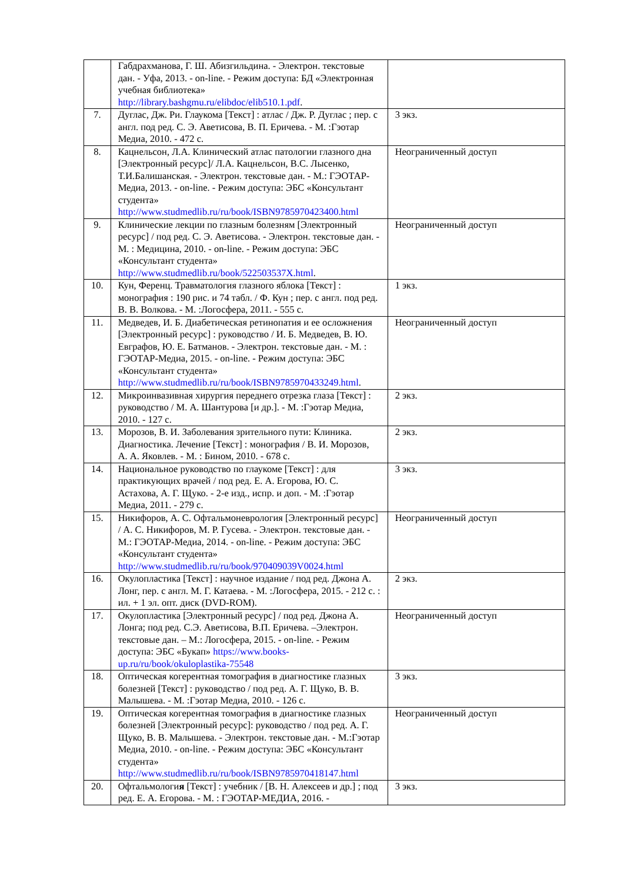| | Габдрахманова, Г. Ш. Абизгильдина. - Электрон. текстовые дан. - Уфа, 2013. - on-line. - Режим доступа: БД «Электронная учебная библиотека» http://library.bashgmu.ru/elibdoc/elib510.1.pdf . | |
| 7. | Дуглас, Дж. Ри. Глаукома [Текст] : атлас / Дж. Р. Дуглас ; пер. с англ. под ред. С. Э. Аветисова, В. П. Еричева. - М. :Гэотар Медиа, 2010. - 472 с. | 3 экз. |
| 8. | Кацнельсон, Л.А. Клинический атлас патологии глазного дна [Электронный ресурс]/ Л.А. Кацнельсон, В.С. Лысенко, Т.И.Балишанская. - Электрон. текстовые дан. - М.: ГЭОТАР-Медиа, 2013. - on-line. - Режим доступа: ЭБС «Консультант студента» http://www.studmedlib.ru/ru/book/ISBN9785970423400.html | Неограниченный доступ |
| 9. | Клинические лекции по глазным болезням [Электронный ресурс] / под ред. С. Э. Аветисова. - Электрон. текстовые дан. - М. : Медицина, 2010. - on-line. - Режим доступа: ЭБС «Консультант студента» http://www.studmedlib.ru/book/522503537X.html . | Неограниченный доступ |
| 10. | Кун, Ференц. Травматология глазного яблока [Текст] : монография : 190 рис. и 74 табл. / Ф. Кун ; пер. с англ. под ред. В. В. Волкова. - М. :Логосфера, 2011. - 555 с. | 1 экз. |
| 11. | Медведев, И. Б. Диабетическая ретинопатия и ее осложнения [Электронный ресурс] : руководство / И. Б. Медведев, В. Ю. Евграфов, Ю. Е. Батманов. - Электрон. текстовые дан. - М. : ГЭОТАР-Медиа, 2015. - on-line. - Режим доступа: ЭБС «Консультант студента» http://www.studmedlib.ru/ru/book/ISBN9785970433249.html . | Неограниченный доступ |
| 12. | Микроинвазивная хирургия переднего отрезка глаза [Текст] : руководство / М. А. Шантурова [и др.]. - М. :Гэотар Медиа, 2010. - 127 с. | 2 экз. |
| 13. | Морозов, В. И. Заболевания зрительного пути: Клиника. Диагностика. Лечение [Текст] : монография / В. И. Морозов, А. А. Яковлев. - М. : Бином, 2010. - 678 с. | 2 экз. |
| 14. | Национальное руководство по глаукоме [Текст] : для практикующих врачей / под ред. Е. А. Егорова, Ю. С. Астахова, А. Г. Щуко. - 2-е изд., испр. и доп. - М. :Гэотар Медиа, 2011. - 279 с. | 3 экз. |
| 15. | Никифоров, А. С. Офтальмоневрология [Электронный ресурс] / А. С. Никифоров, М. Р. Гусева. - Электрон. текстовые дан. - М.: ГЭОТАР-Медиа, 2014. - on-line. - Режим доступа: ЭБС «Консультант студента» http://www.studmedlib.ru/ru/book/970409039V0024.html | Неограниченный доступ |
| 16. | Окулопластика [Текст] : научное издание / под ред. Джона А. Лонг, пер. с англ. М. Г. Катаева. - М. :Логосфера, 2015. - 212 с. : ил. + 1 эл. опт. диск (DVD-ROM). | 2 экз. |
| 17. | Окулопластика [Электронный ресурс] / под ред. Джона А. Лонга; под ред. С.Э. Аветисова, В.П. Еричева. –Электрон. текстовые дан. – М.: Логосфера, 2015. - on-line. - Режим доступа: ЭБС «Букап» https://www.books-up.ru/ru/book/okuloplastika-75548 | Неограниченный доступ |
| 18. | Оптическая когерентная томография в диагностике глазных болезней [Текст] : руководство / под ред. А. Г. Щуко, В. В. Малышева. - М. :Гэотар Медиа, 2010. - 126 с. | 3 экз. |
| 19. | Оптическая когерентная томография в диагностике глазных болезней [Электронный ресурс]: руководство / под ред. А. Г. Щуко, В. В. Малышева. - Электрон. текстовые дан. - М.:Гэотар Медиа, 2010. - on-line. - Режим доступа: ЭБС «Консультант студента» http://www.studmedlib.ru/ru/book/ISBN9785970418147.html | Неограниченный доступ |
| 20. | Офтальмологи я [Текст] : учебник / [В. Н. Алексеев и др.] ; под ред. Е. А. Егорова. - М. : ГЭОТАР-МЕДИА, 2016. - | 3 экз. |